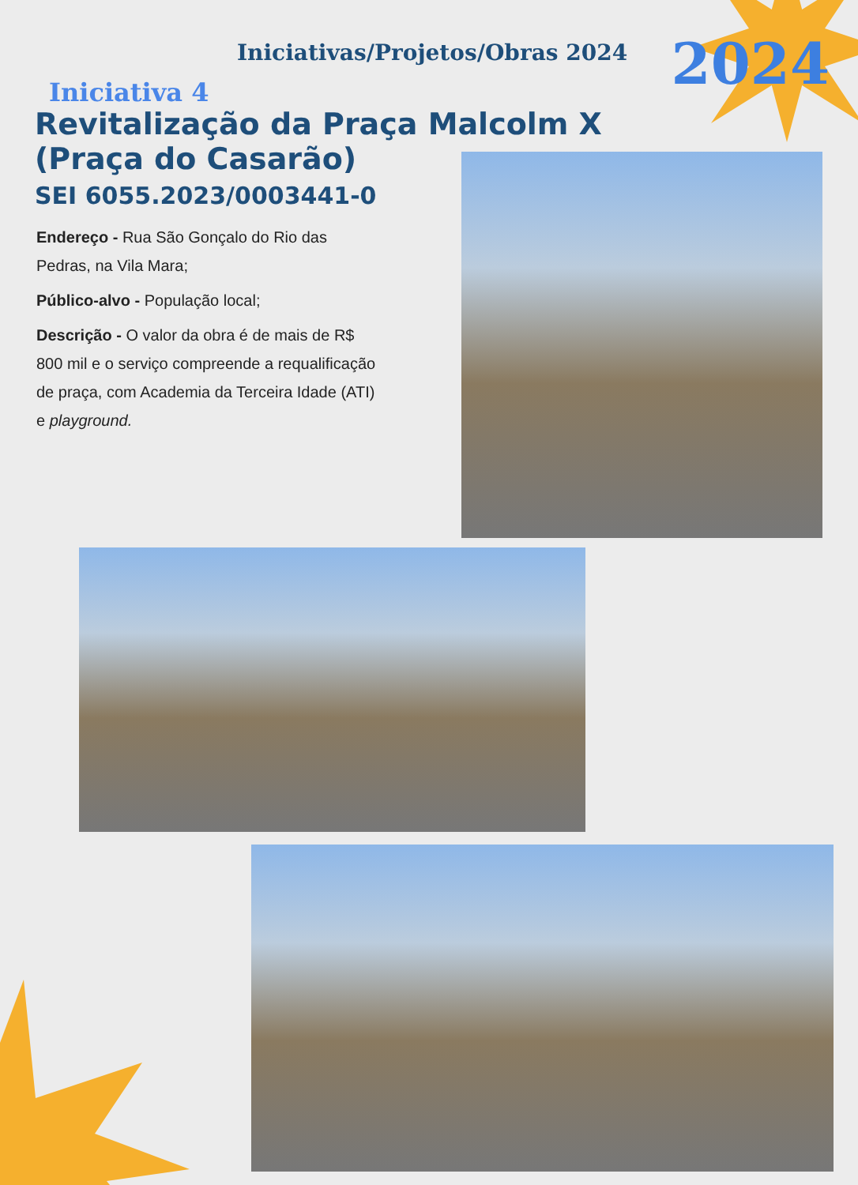Iniciativas/Projetos/Obras 2024
2024 Iniciativa 4
Revitalização da Praça Malcolm X
(Praça do Casarão)
SEI 6055.2023/0003441-0
Endereço - Rua São Gonçalo do Rio das Pedras, na Vila Mara;
Público-alvo - População local;
Descrição - O valor da obra é de mais de R$ 800 mil e o serviço compreende a requalificação de praça, com Academia da Terceira Idade (ATI) e playground.